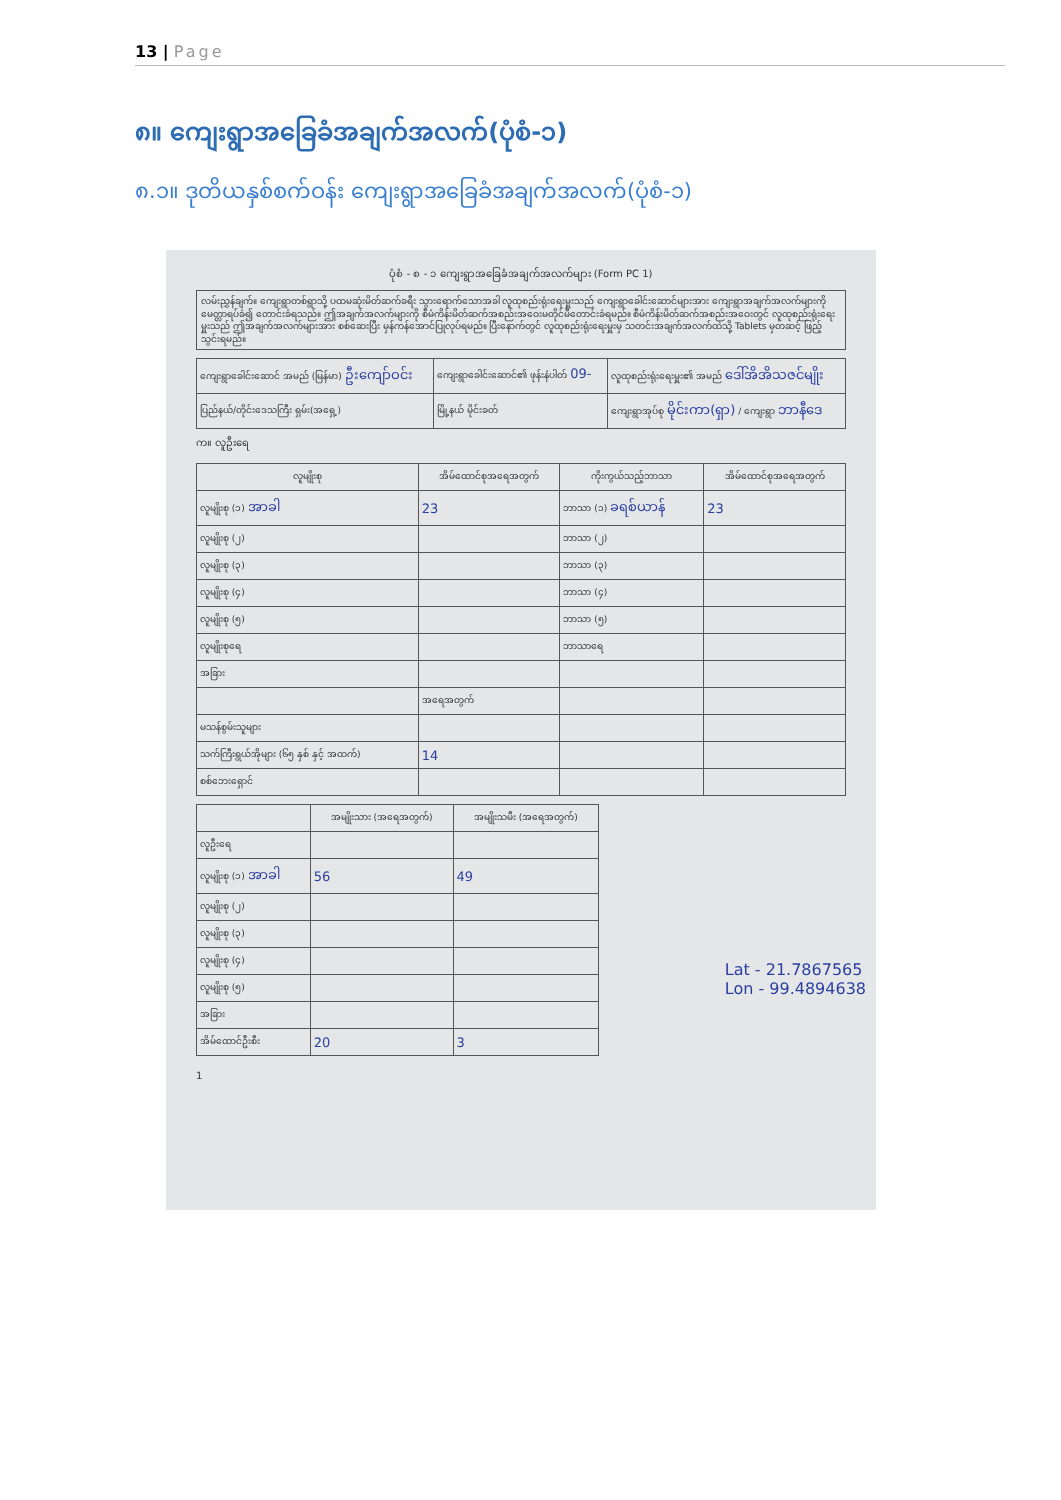13 | Page
၈။ ကျေးရွာအခြေခံအချက်အလက်(ပုံစံ-၁)
၈.၁။ ဒုတိယနှစ်စက်ဝန်း ကျေးရွာအခြေခံအချက်အလက်(ပုံစံ-၁)
ပုံစံ - စ - ၁ ကျေးရွာအခြေခံအချက်အလက်များ (Form PC 1)
လမ်းညွှန်ချက်။ ကျေးရွာတစ်ရွာသို့ ပထမဆုံးမိတ်ဆက်ခရီး သွားရောက်သောအခါ လူထုစည်းရုံးရေးမှူးသည် ကျေးရွာခေါင်းဆောင်များအား ကျေးရွာအချက်အလက်များကို မေတ္တာရပ်ခံ၍ တောင်းခံရသည်။ ဤအချက်အလက်များကို စီမံကိန်းမိတ်ဆက်အစည်းအဝေးမတိုင်မီတောင်းခံရမည်။ စီမံကိန်းမိတ်ဆက်အစည်းအဝေးတွင် လူထုစည်းရုံးရေးမှူးသည် ဤအချက်အလက်များအား စစ်ဆေးပြီး မှန်ကန်အောင်ပြုလုပ်ရမည်။ ပြီးနောက်တွင် လူထုစည်းရုံးရေးမှူးမှ သတင်းအချက်အလက်ထဲသို့ Tablets မှတဆင့် ဖြည့်သွင်းရမည်။
| ကျေးရွာခေါင်းဆောင် အမည် (မြန်မာ) ဦးကျော်ဝင်း | ကျေးရွာခေါင်းဆောင်၏ ဖုန်းနံပါတ် 09- | လူထုစည်းရုံးရေးမှူး၏ အမည် ဒေါ်အိအိသဇင်မျိုး |
| ပြည်နယ်/တိုင်းဒေသကြီး ရှမ်း(အရှေ့) | မြို့နယ် မိုင်းခတ် | ကျေးရွာအုပ်စု မိုင်းကာ(ရှာ) / ကျေးရွာ ဘာနီဒေ |
က။ လူဦးရေ
| လူမျိုးစု | အိမ်ထောင်စုအရေအတွက် | ကိုးကွယ်သည့်ဘာသာ | အိမ်ထောင်စုအရေအတွက် |
| --- | --- | --- | --- |
| လူမျိုးစု (၁) အာခါ | 23 | ဘာသာ (၁) ခရစ်ယာန် | 23 |
| လူမျိုးစု (၂) | | ဘာသာ (၂) | |
| လူမျိုးစု (၃) | | ဘာသာ (၃) | |
| လူမျိုးစု (၄) | | ဘာသာ (၄) | |
| လူမျိုးစု (၅) | | ဘာသာ (၅) | |
| လူမျိုးစုရေ | | ဘာသာရေ | |
| အခြား | | | |
| | အရေအတွက် | | |
| မသန်စွမ်းသူများ | | | |
| သက်ကြီးရွယ်အိုများ (၆၅ နှစ် နှင့် အထက်) | 14 | | |
| စစ်ဘေးရှောင် | | | |
| | အမျိုးသား (အရေအတွက်) | အမျိုးသမီး (အရေအတွက်) |
| --- | --- | --- |
| လူဦးရေ | | |
| လူမျိုးစု (၁) အာခါ | 56 | 49 |
| လူမျိုးစု (၂) | | |
| လူမျိုးစု (၃) | | |
| လူမျိုးစု (၄) | | |
| လူမျိုးစု (၅) | | |
| အခြား | | |
| အိမ်ထောင်ဦးစီး | 20 | 3 |
Lat - 21.7867565
Lon - 99.4894638
1